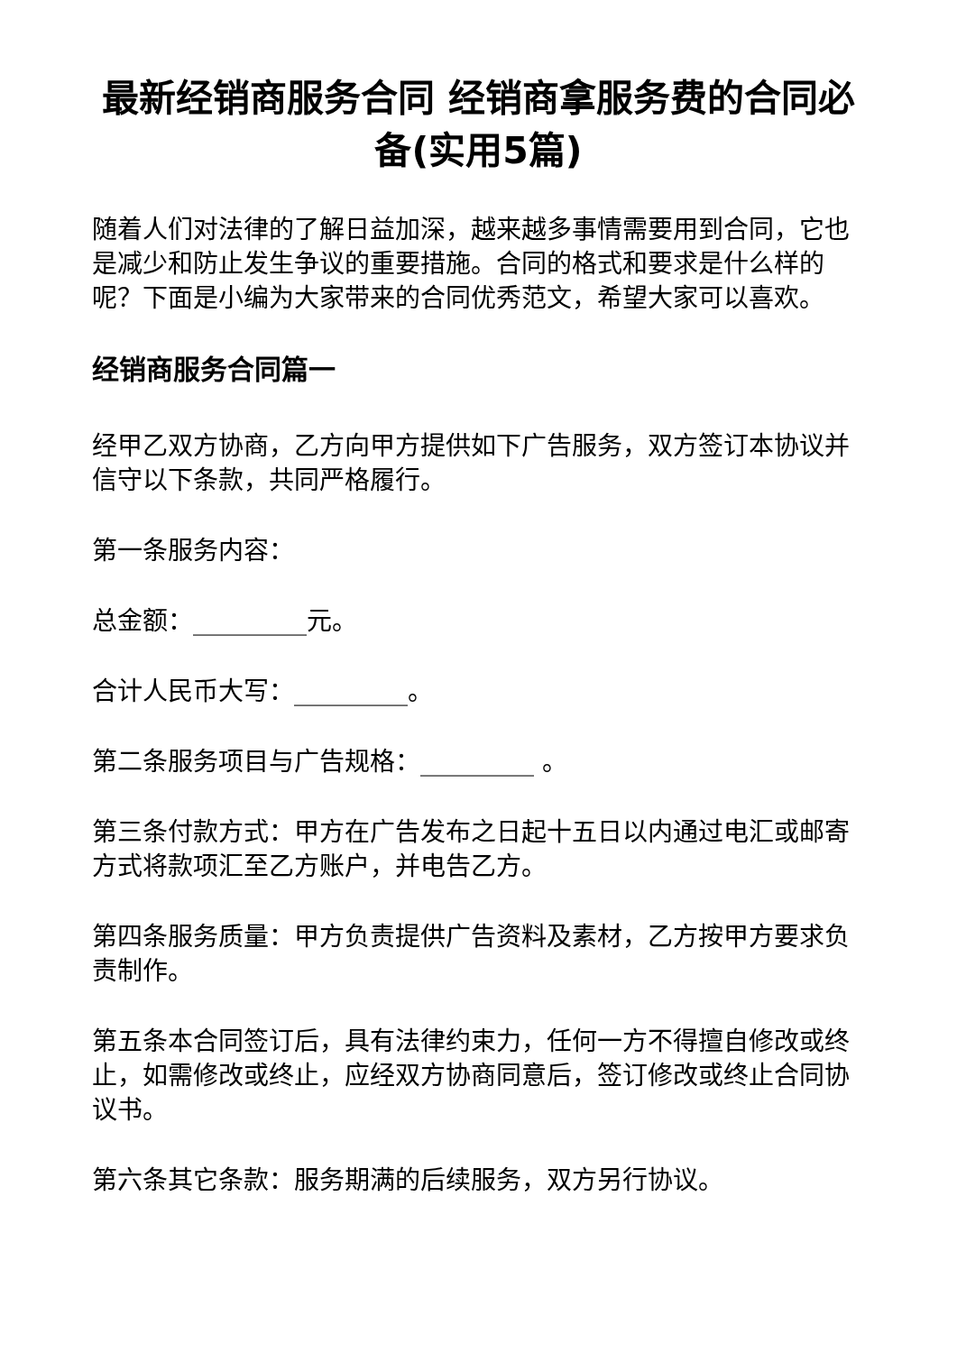最新经销商服务合同 经销商拿服务费的合同必备(实用5篇)
随着人们对法律的了解日益加深，越来越多事情需要用到合同，它也是减少和防止发生争议的重要措施。合同的格式和要求是什么样的呢？下面是小编为大家带来的合同优秀范文，希望大家可以喜欢。
经销商服务合同篇一
经甲乙双方协商，乙方向甲方提供如下广告服务，双方签订本协议并信守以下条款，共同严格履行。
第一条服务内容：
总金额：_________元。
合计人民币大写：_________。
第二条服务项目与广告规格：_________ 。
第三条付款方式：甲方在广告发布之日起十五日以内通过电汇或邮寄方式将款项汇至乙方账户，并电告乙方。
第四条服务质量：甲方负责提供广告资料及素材，乙方按甲方要求负责制作。
第五条本合同签订后，具有法律约束力，任何一方不得擅自修改或终止，如需修改或终止，应经双方协商同意后，签订修改或终止合同协议书。
第六条其它条款：服务期满的后续服务，双方另行协议。